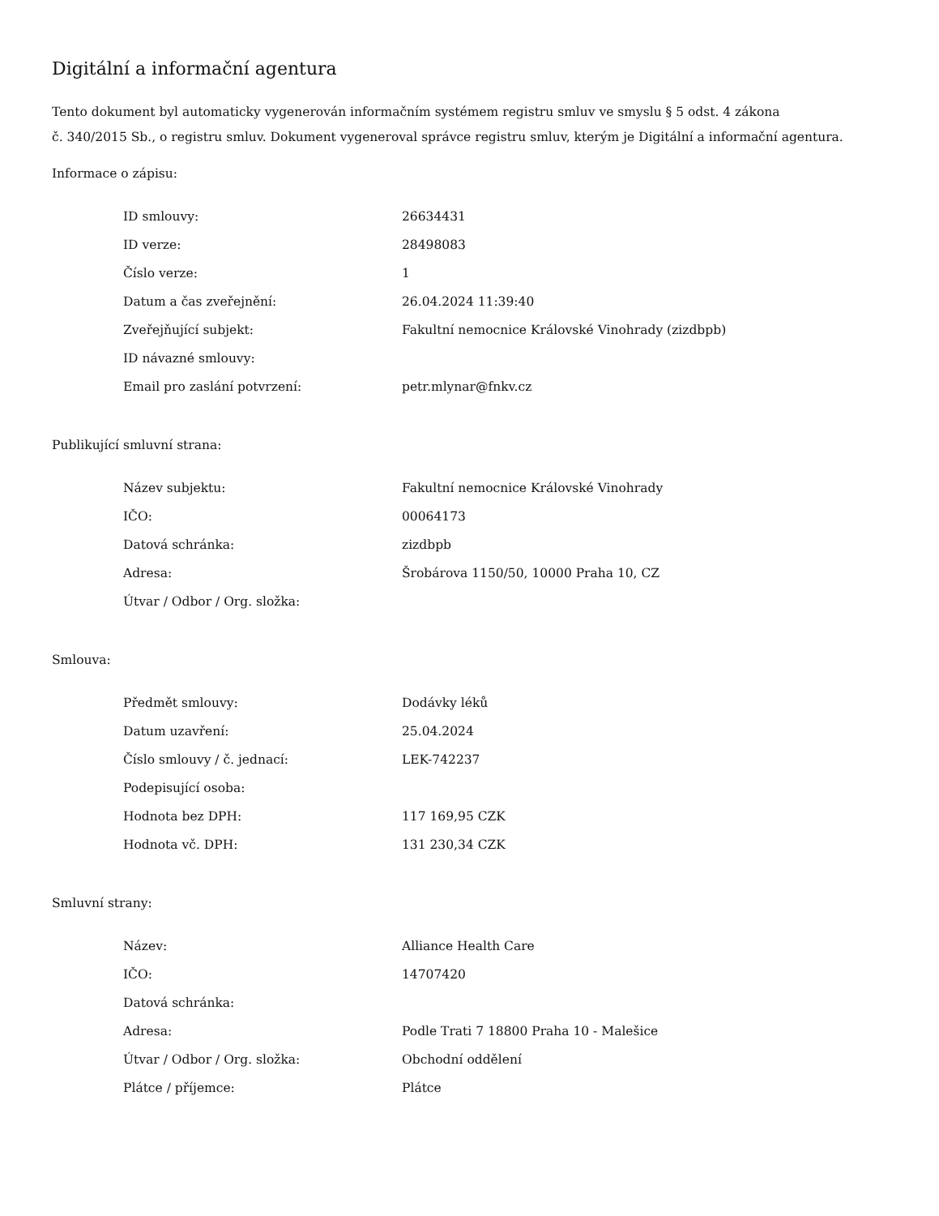Digitální a informační agentura
Tento dokument byl automaticky vygenerován informačním systémem registru smluv ve smyslu § 5 odst. 4 zákona
č. 340/2015 Sb., o registru smluv. Dokument vygeneroval správce registru smluv, kterým je Digitální a informační agentura.
Informace o zápisu:
| ID smlouvy: | 26634431 |
| ID verze: | 28498083 |
| Číslo verze: | 1 |
| Datum a čas zveřejnění: | 26.04.2024 11:39:40 |
| Zveřejňující subjekt: | Fakultní nemocnice Královské Vinohrady (zizdbpb) |
| ID návazné smlouvy: | |
| Email pro zaslání potvrzení: | petr.mlynar@fnkv.cz |
Publikující smluvní strana:
| Název subjektu: | Fakultní nemocnice Královské Vinohrady |
| IČO: | 00064173 |
| Datová schránka: | zizdbpb |
| Adresa: | Šrobárova 1150/50, 10000 Praha 10, CZ |
| Útvar / Odbor / Org. složka: | |
Smlouva:
| Předmět smlouvy: | Dodávky léků |
| Datum uzavření: | 25.04.2024 |
| Číslo smlouvy / č. jednací: | LEK-742237 |
| Podepisující osoba: | |
| Hodnota bez DPH: | 117 169,95 CZK |
| Hodnota vč. DPH: | 131 230,34 CZK |
Smluvní strany:
| Název: | Alliance Health Care |
| IČO: | 14707420 |
| Datová schránka: | |
| Adresa: | Podle Trati 7 18800 Praha 10 - Malešice |
| Útvar / Odbor / Org. složka: | Obchodní oddělení |
| Plátce / příjemce: | Plátce |